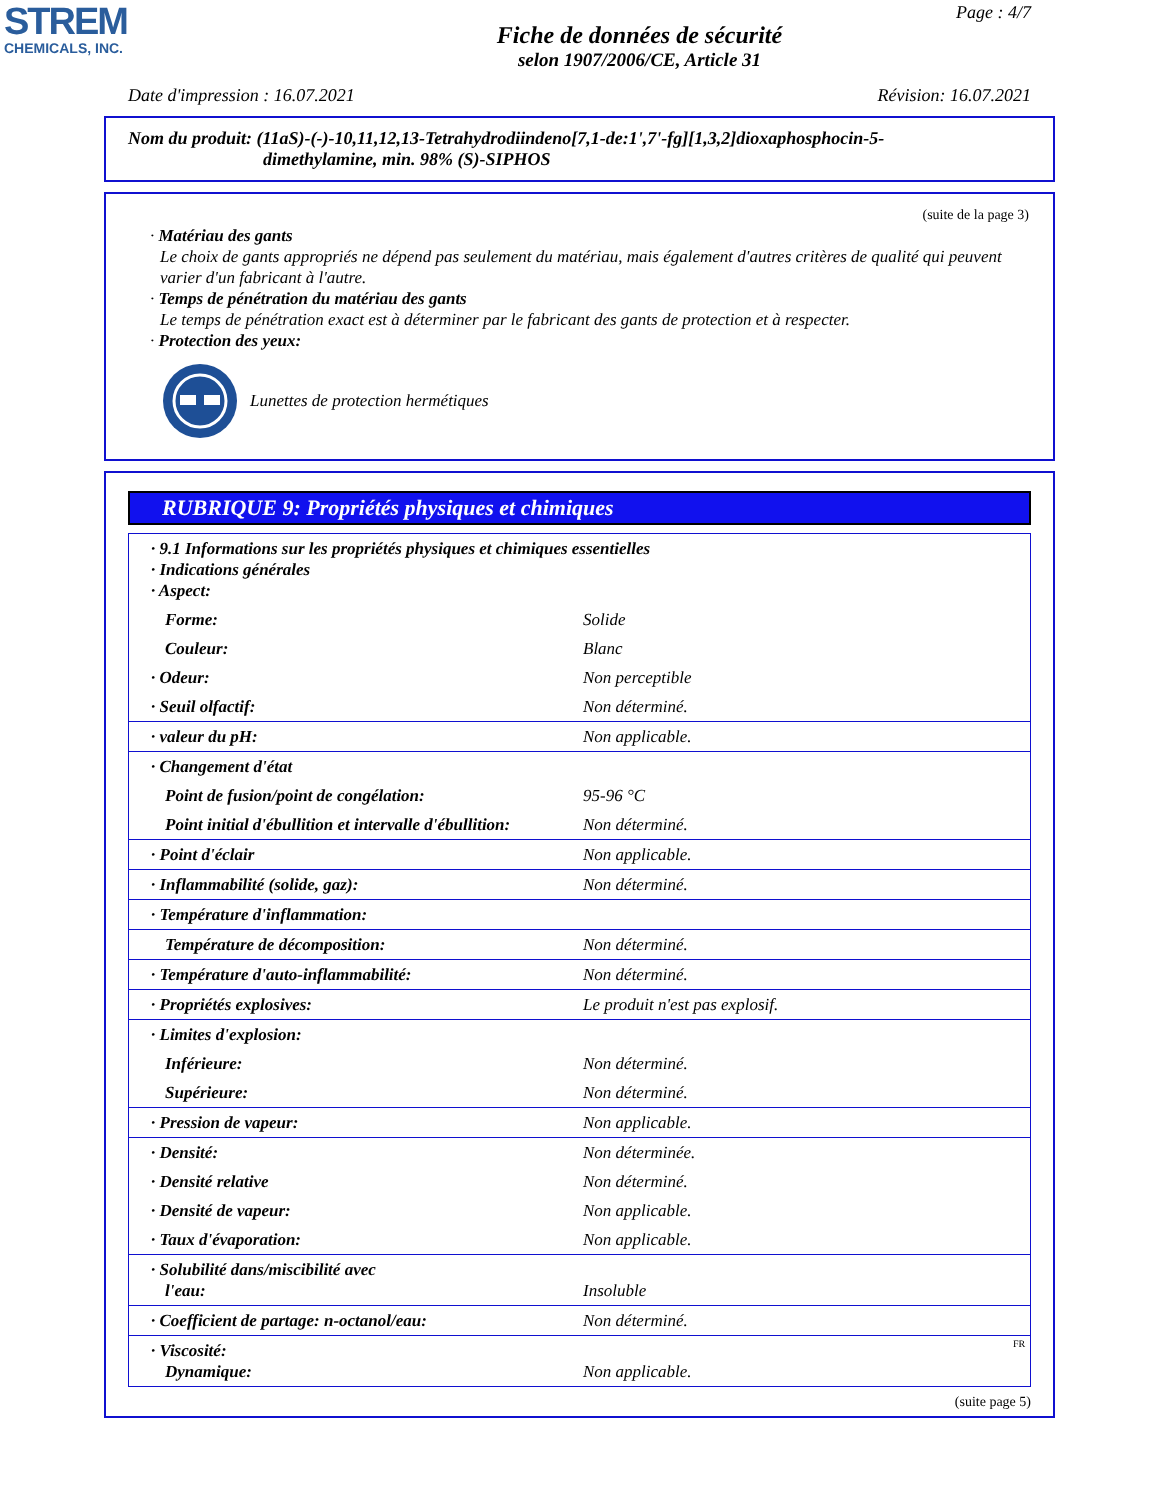STREM
CHEMICALS, INC.
Page : 4/7
Fiche de données de sécurité
selon 1907/2006/CE, Article 31
Date d'impression : 16.07.2021 Révision: 16.07.2021
Nom du produit: (11aS)-(-)-10,11,12,13-Tetrahydrodiindeno[7,1-de:1',7'-fg][1,3,2]dioxaphosphocin-5-
dimethylamine, min. 98% (S)-SIPHOS
(suite de la page 3)
· Matériau des gants
Le choix de gants appropriés ne dépend pas seulement du matériau, mais également d'autres critères de qualité qui peuvent varier d'un fabricant à l'autre.
· Temps de pénétration du matériau des gants
Le temps de pénétration exact est à déterminer par le fabricant des gants de protection et à respecter.
· Protection des yeux:
Lunettes de protection hermétiques
RUBRIQUE 9: Propriétés physiques et chimiques
| · 9.1 Informations sur les propriétés physiques et chimiques essentielles · Indications générales · Aspect: | |
| Forme: | Solide |
| Couleur: | Blanc |
| · Odeur: | Non perceptible |
| · Seuil olfactif: | Non déterminé. |
| · valeur du pH: | Non applicable. |
| · Changement d'état | |
| Point de fusion/point de congélation: | 95-96 °C |
| Point initial d'ébullition et intervalle d'ébullition: | Non déterminé. |
| · Point d'éclair | Non applicable. |
| · Inflammabilité (solide, gaz): | Non déterminé. |
| · Température d'inflammation: | |
| Température de décomposition: | Non déterminé. |
| · Température d'auto-inflammabilité: | Non déterminé. |
| · Propriétés explosives: | Le produit n'est pas explosif. |
| · Limites d'explosion: | |
| Inférieure: | Non déterminé. |
| Supérieure: | Non déterminé. |
| · Pression de vapeur: | Non applicable. |
| · Densité: | Non déterminée. |
| · Densité relative | Non déterminé. |
| · Densité de vapeur: | Non applicable. |
| · Taux d'évaporation: | Non applicable. |
| · Solubilité dans/miscibilité avec l'eau: | Insoluble |
| · Coefficient de partage: n-octanol/eau: | Non déterminé. |
| · Viscosité: Dynamique: | Non applicable. |
(suite page 5)
FR